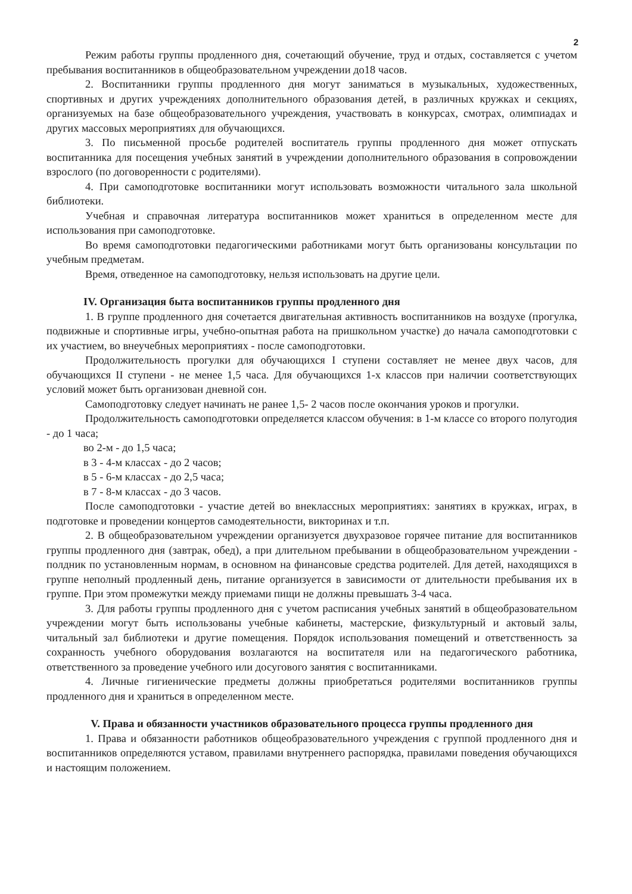2
Режим работы группы продленного дня, сочетающий обучение, труд и отдых, составляется с учетом пребывания воспитанников в общеобразовательном учреждении до18 часов.
2. Воспитанники группы продленного дня могут заниматься в музыкальных, художественных, спортивных и других учреждениях дополнительного образования детей, в различных кружках и секциях, организуемых на базе общеобразовательного учреждения, участвовать в конкурсах, смотрах, олимпиадах и других массовых мероприятиях для обучающихся.
3. По письменной просьбе родителей воспитатель группы продленного дня может отпускать воспитанника для посещения учебных занятий в учреждении дополнительного образования в сопровождении взрослого (по договоренности с родителями).
4. При самоподготовке воспитанники могут использовать возможности читального зала школьной библиотеки.
Учебная и справочная литература воспитанников может храниться в определенном месте для использования при самоподготовке.
Во время самоподготовки педагогическими работниками могут быть организованы консультации по учебным предметам.
Время, отведенное на самоподготовку, нельзя использовать на другие цели.
IV. Организация быта воспитанников группы продленного дня
1. В группе продленного дня сочетается двигательная активность воспитанников на воздухе (прогулка, подвижные и спортивные игры, учебно-опытная работа на пришкольном участке) до начала самоподготовки с их участием, во внеучебных мероприятиях - после самоподготовки.
Продолжительность прогулки для обучающихся I ступени составляет не менее двух часов, для обучающихся II ступени - не менее 1,5 часа. Для обучающихся 1-х классов при наличии соответствующих условий может быть организован дневной сон.
Самоподготовку следует начинать не ранее 1,5- 2 часов после окончания уроков и прогулки.
Продолжительность самоподготовки определяется классом обучения: в 1-м классе со второго полугодия - до 1 часа;
во 2-м - до 1,5 часа;
в 3 - 4-м классах - до 2 часов;
в 5 - 6-м классах - до 2,5 часа;
в 7 - 8-м классах - до 3 часов.
После самоподготовки - участие детей во внеклассных мероприятиях: занятиях в кружках, играх, в подготовке и проведении концертов самодеятельности, викторинах и т.п.
2. В общеобразовательном учреждении организуется двухразовое горячее питание для воспитанников группы продленного дня (завтрак, обед), а при длительном пребывании в общеобразовательном учреждении - полдник по установленным нормам, в основном на финансовые средства родителей. Для детей, находящихся в группе неполный продленный день, питание организуется в зависимости от длительности пребывания их в группе. При этом промежутки между приемами пищи не должны превышать 3-4 часа.
3. Для работы группы продленного дня с учетом расписания учебных занятий в общеобразовательном учреждении могут быть использованы учебные кабинеты, мастерские, физкультурный и актовый залы, читальный зал библиотеки и другие помещения. Порядок использования помещений и ответственность за сохранность учебного оборудования возлагаются на воспитателя или на педагогического работника, ответственного за проведение учебного или досугового занятия с воспитанниками.
4. Личные гигиенические предметы должны приобретаться родителями воспитанников группы продленного дня и храниться в определенном месте.
V. Права и обязанности участников образовательного процесса группы продленного дня
1. Права и обязанности работников общеобразовательного учреждения с группой продленного дня и воспитанников определяются уставом, правилами внутреннего распорядка, правилами поведения обучающихся и настоящим положением.